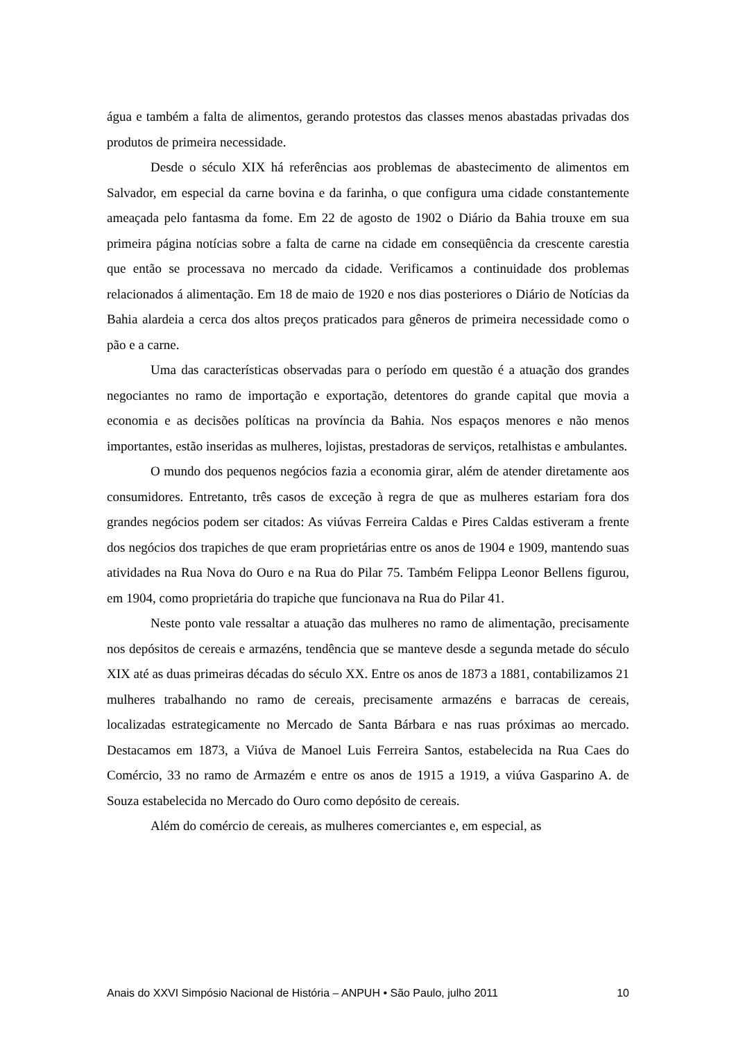água e também a falta de alimentos, gerando protestos das classes menos abastadas privadas dos produtos de primeira necessidade.
Desde o século XIX há referências aos problemas de abastecimento de alimentos em Salvador, em especial da carne bovina e da farinha, o que configura uma cidade constantemente ameaçada pelo fantasma da fome. Em 22 de agosto de 1902 o Diário da Bahia trouxe em sua primeira página notícias sobre a falta de carne na cidade em conseqüência da crescente carestia que então se processava no mercado da cidade. Verificamos a continuidade dos problemas relacionados á alimentação. Em 18 de maio de 1920 e nos dias posteriores o Diário de Notícias da Bahia alardeia a cerca dos altos preços praticados para gêneros de primeira necessidade como o pão e a carne.
Uma das características observadas para o período em questão é a atuação dos grandes negociantes no ramo de importação e exportação, detentores do grande capital que movia a economia e as decisões políticas na província da Bahia. Nos espaços menores e não menos importantes, estão inseridas as mulheres, lojistas, prestadoras de serviços, retalhistas e ambulantes.
O mundo dos pequenos negócios fazia a economia girar, além de atender diretamente aos consumidores. Entretanto, três casos de exceção à regra de que as mulheres estariam fora dos grandes negócios podem ser citados: As viúvas Ferreira Caldas e Pires Caldas estiveram a frente dos negócios dos trapiches de que eram proprietárias entre os anos de 1904 e 1909, mantendo suas atividades na Rua Nova do Ouro e na Rua do Pilar 75. Também Felippa Leonor Bellens figurou, em 1904, como proprietária do trapiche que funcionava na Rua do Pilar 41.
Neste ponto vale ressaltar a atuação das mulheres no ramo de alimentação, precisamente nos depósitos de cereais e armazéns, tendência que se manteve desde a segunda metade do século XIX até as duas primeiras décadas do século XX. Entre os anos de 1873 a 1881, contabilizamos 21 mulheres trabalhando no ramo de cereais, precisamente armazéns e barracas de cereais, localizadas estrategicamente no Mercado de Santa Bárbara e nas ruas próximas ao mercado. Destacamos em 1873, a Viúva de Manoel Luis Ferreira Santos, estabelecida na Rua Caes do Comércio, 33 no ramo de Armazém e entre os anos de 1915 a 1919, a viúva Gasparino A. de Souza estabelecida no Mercado do Ouro como depósito de cereais.
Além do comércio de cereais, as mulheres comerciantes e, em especial, as
Anais do XXVI Simpósio Nacional de História – ANPUH • São Paulo, julho 2011 10